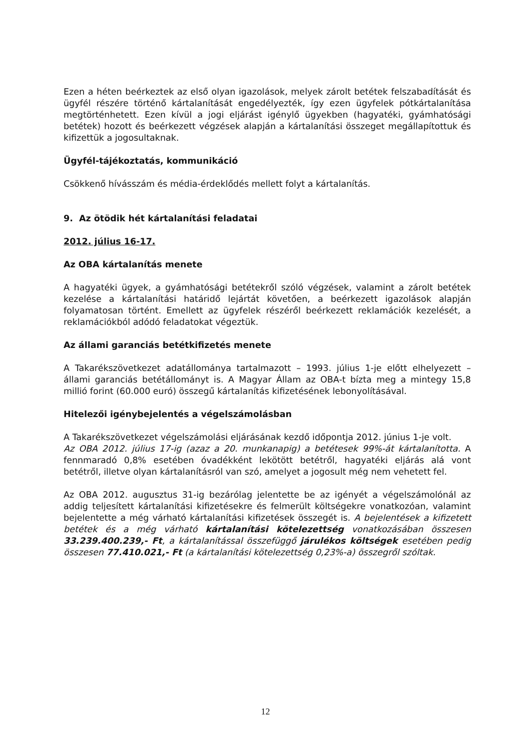Ezen a héten beérkeztek az első olyan igazolások, melyek zárolt betétek felszabadítását és ügyfél részére történő kártalanítását engedélyezték, így ezen ügyfelek pótkártalanítása megtörténhetett. Ezen kívül a jogi eljárást igénylő ügyekben (hagyatéki, gyámhatósági betétek) hozott és beérkezett végzések alapján a kártalanítási összeget megállapítottuk és kifizettük a jogosultaknak.
Ügyfél-tájékoztatás, kommunikáció
Csökkenő hívásszám és média-érdeklődés mellett folyt a kártalanítás.
9. Az ötödik hét kártalanítási feladatai
2012. július 16-17.
Az OBA kártalanítás menete
A hagyatéki ügyek, a gyámhatósági betétekről szóló végzések, valamint a zárolt betétek kezelése a kártalanítási határidő lejártát követően, a beérkezett igazolások alapján folyamatosan történt. Emellett az ügyfelek részéről beérkezett reklamációk kezelését, a reklamációkból adódó feladatokat végeztük.
Az állami garanciás betétkifizetés menete
A Takarékszövetkezet adatállománya tartalmazott – 1993. július 1-je előtt elhelyezett – állami garanciás betétállományt is. A Magyar Állam az OBA-t bízta meg a mintegy 15,8 millió forint (60.000 euró) összegű kártalanítás kifizetésének lebonyolításával.
Hitelezői igénybejelentés a végelszámolásban
A Takarékszövetkezet végelszámolási eljárásának kezdő időpontja 2012. június 1-je volt.
Az OBA 2012. július 17-ig (azaz a 20. munkanapig) a betétesek 99%-át kártalanította. A fennmaradó 0,8% esetében óvadékként lekötött betétről, hagyatéki eljárás alá vont betétről, illetve olyan kártalanításról van szó, amelyet a jogosult még nem vehetett fel.
Az OBA 2012. augusztus 31-ig bezárólag jelentette be az igényét a végelszámolónál az addig teljesített kártalanítási kifizetésekre és felmerült költségekre vonatkozóan, valamint bejelentette a még várható kártalanítási kifizetések összegét is. A bejelentések a kifizetett betétek és a még várható kártalanítási kötelezettség vonatkozásában összesen 33.239.400.239,- Ft, a kártalanítással összefüggő járulékos költségek esetében pedig összesen 77.410.021,- Ft (a kártalanítási kötelezettség 0,23%-a) összegről szóltak.
12